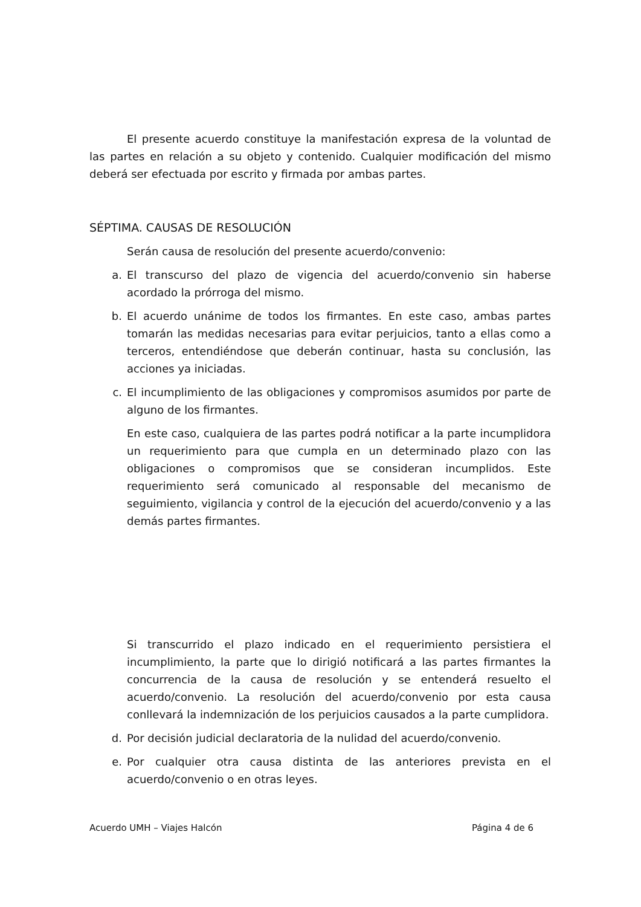El presente acuerdo constituye la manifestación expresa de la voluntad de las partes en relación a su objeto y contenido. Cualquier modificación del mismo deberá ser efectuada por escrito y firmada por ambas partes.
SÉPTIMA. CAUSAS DE RESOLUCIÓN
Serán causa de resolución del presente acuerdo/convenio:
a. El transcurso del plazo de vigencia del acuerdo/convenio sin haberse acordado la prórroga del mismo.
b. El acuerdo unánime de todos los firmantes. En este caso, ambas partes tomarán las medidas necesarias para evitar perjuicios, tanto a ellas como a terceros, entendiéndose que deberán continuar, hasta su conclusión, las acciones ya iniciadas.
c. El incumplimiento de las obligaciones y compromisos asumidos por parte de alguno de los firmantes.
En este caso, cualquiera de las partes podrá notificar a la parte incumplidora un requerimiento para que cumpla en un determinado plazo con las obligaciones o compromisos que se consideran incumplidos. Este requerimiento será comunicado al responsable del mecanismo de seguimiento, vigilancia y control de la ejecución del acuerdo/convenio y a las demás partes firmantes.
Si transcurrido el plazo indicado en el requerimiento persistiera el incumplimiento, la parte que lo dirigió notificará a las partes firmantes la concurrencia de la causa de resolución y se entenderá resuelto el acuerdo/convenio. La resolución del acuerdo/convenio por esta causa conllevará la indemnización de los perjuicios causados a la parte cumplidora.
d. Por decisión judicial declaratoria de la nulidad del acuerdo/convenio.
e. Por cualquier otra causa distinta de las anteriores prevista en el acuerdo/convenio o en otras leyes.
Acuerdo UMH – Viajes Halcón Página 4 de 6